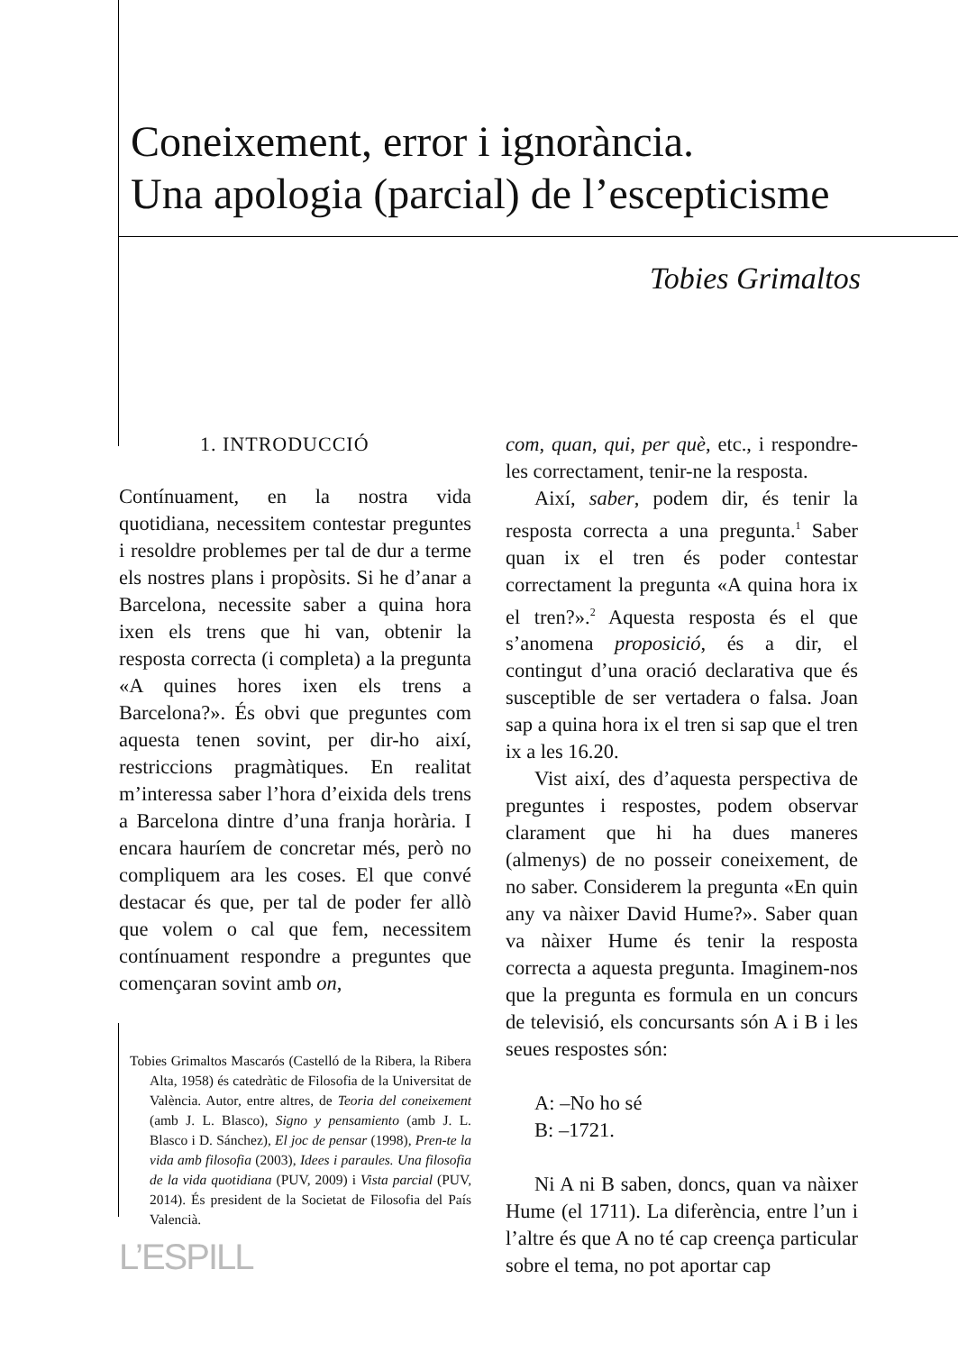Coneixement, error i ignorància.
Una apologia (parcial) de l’escepticisme
Tobies Grimaltos
1. INTRODUCCIÓ
Contínuament, en la nostra vida quotidiana, necessitem contestar preguntes i resoldre problemes per tal de dur a terme els nostres plans i propòsits. Si he d’anar a Barcelona, necessite saber a quina hora ixen els trens que hi van, obtenir la resposta correcta (i completa) a la pregunta «A quines hores ixen els trens a Barcelona?». És obvi que preguntes com aquesta tenen sovint, per dir-ho així, restriccions pragmàtiques. En realitat m’interessa saber l’hora d’eixida dels trens a Barcelona dintre d’una franja horària. I encara hauríem de concretar més, però no compliquem ara les coses. El que convé destacar és que, per tal de poder fer allò que volem o cal que fem, necessitem contínuament respondre a preguntes que començaran sovint amb on,
Tobies Grimaltos Mascarós (Castelló de la Ribera, la Ribera Alta, 1958) és catedràtic de Filosofia de la Universitat de València. Autor, entre altres, de Teoria del coneixement (amb J. L. Blasco), Signo y pensamiento (amb J. L. Blasco i D. Sánchez), El joc de pensar (1998), Pren-te la vida amb filosofia (2003), Idees i paraules. Una filosofia de la vida quotidiana (PUV, 2009) i Vista parcial (PUV, 2014). És president de la Societat de Filosofia del País Valencià.
com, quan, qui, per què, etc., i respondre-les correctament, tenir-ne la resposta.
Així, saber, podem dir, és tenir la resposta correcta a una pregunta.<sup>1</sup> Saber quan ix el tren és poder contestar correctament la pregunta «A quina hora ix el tren?».<sup>2</sup> Aquesta resposta és el que s’anomena proposició, és a dir, el contingut d’una oració declarativa que és susceptible de ser vertadera o falsa. Joan sap a quina hora ix el tren si sap que el tren ix a les 16.20.
Vist així, des d’aquesta perspectiva de preguntes i respostes, podem observar clarament que hi ha dues maneres (almenys) de no posseir coneixement, de no saber. Considerem la pregunta «En quin any va nàixer David Hume?». Saber quan va nàixer Hume és tenir la resposta correcta a aquesta pregunta. Imaginem-nos que la pregunta es formula en un concurs de televisió, els concursants són A i B i les seues respostes són:
A: –No ho sé
B: –1721.
Ni A ni B saben, doncs, quan va nàixer Hume (el 1711). La diferència, entre l’un i l’altre és que A no té cap creença particular sobre el tema, no pot aportar cap
L’ESPILL